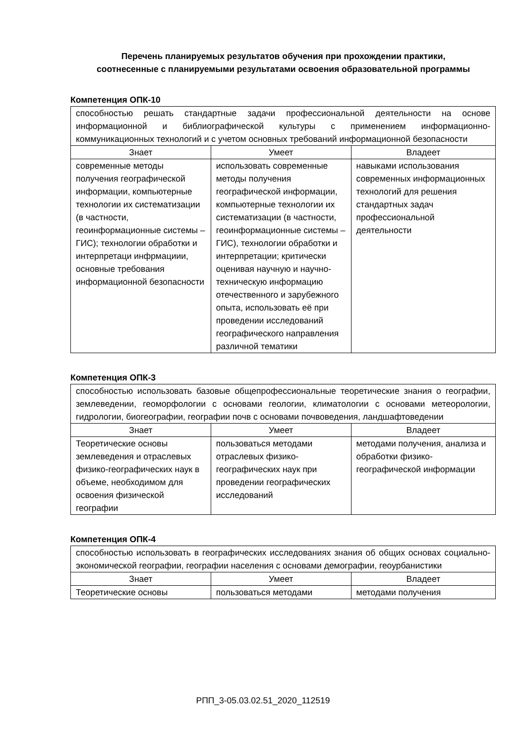Перечень планируемых результатов обучения при прохождении практики,
соотнесенные с планируемыми результатами освоения образовательной программы
Компетенция ОПК-10
| способностью решать стандартные задачи профессиональной деятельности на основе информационной и библиографической культуры с применением информационно-коммуникационных технологий и с учетом основных требований информационной безопасности | | |
| Знает | Умеет | Владеет |
| современные методы получения географической информации, компьютерные технологии их систематизации (в частности, геоинформационные системы – ГИС); технологии обработки и интерпретаци инфрмациии, основные требования информационной безопасности | использовать современные методы получения географической информации, компьютерные технологии их систематизации (в частности, геоинформационные системы – ГИС), технологии обработки и интерпретации; критически оценивая научную и научно-техническую информацию отечественного и зарубежного опыта, использовать её при проведении исследований географического направления различной тематики | навыками использования современных информационных технологий для решения стандартных задач профессиональной деятельности |
Компетенция ОПК-3
| способностью использовать базовые общепрофессиональные теоретические знания о географии, землеведении, геоморфологии с основами геологии, климатологии с основами метеорологии, гидрологии, биогеографии, географии почв с основами почвоведения, ландшафтоведении | | |
| Знает | Умеет | Владеет |
| Теоретические основы землеведения и отраслевых физико-географических наук в объеме, необходимом для освоения физической географии | пользоваться методами отраслевых физико-географических наук при проведении географических исследований | методами получения, анализа и обработки физико-географической информации |
Компетенция ОПК-4
| способностью использовать в географических исследованиях знания об общих основах социально-экономической географии, географии населения с основами демографии, геоурбанистики | | |
| Знает | Умеет | Владеет |
| Теоретические основы | пользоваться методами | методами получения |
РПП_3-05.03.02.51_2020_112519